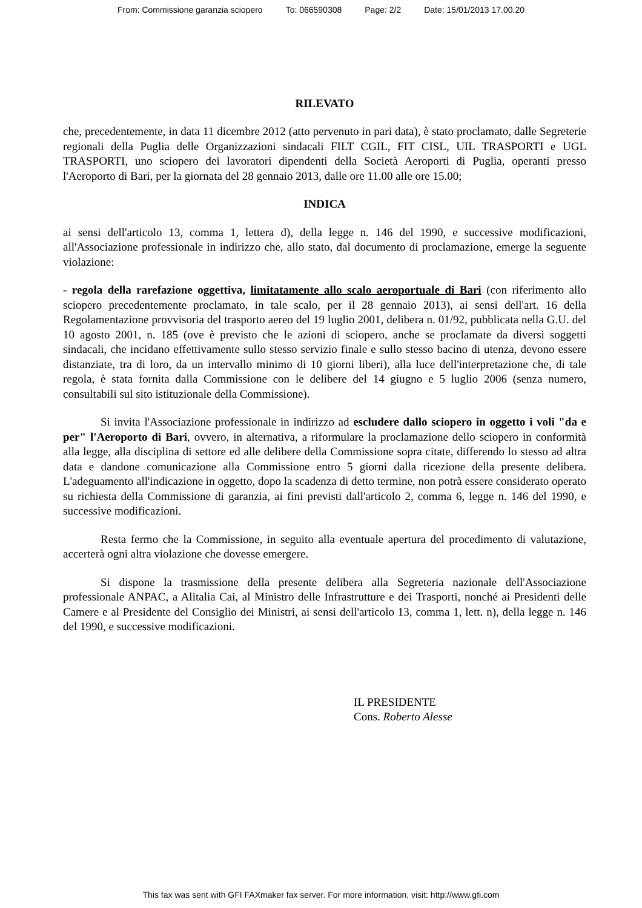From: Commissione garanzia sciopero To: 066590308 Page: 2/2 Date: 15/01/2013 17.00.20
RILEVATO
che, precedentemente, in data 11 dicembre 2012 (atto pervenuto in pari data), è stato proclamato, dalle Segreterie regionali della Puglia delle Organizzazioni sindacali FILT CGIL, FIT CISL, UIL TRASPORTI e UGL TRASPORTI, uno sciopero dei lavoratori dipendenti della Società Aeroporti di Puglia, operanti presso l'Aeroporto di Bari, per la giornata del 28 gennaio 2013, dalle ore 11.00 alle ore 15.00;
INDICA
ai sensi dell'articolo 13, comma 1, lettera d), della legge n. 146 del 1990, e successive modificazioni, all'Associazione professionale in indirizzo che, allo stato, dal documento di proclamazione, emerge la seguente violazione:
- regola della rarefazione oggettiva, limitatamente allo scalo aeroportuale di Bari (con riferimento allo sciopero precedentemente proclamato, in tale scalo, per il 28 gennaio 2013), ai sensi dell'art. 16 della Regolamentazione provvisoria del trasporto aereo del 19 luglio 2001, delibera n. 01/92, pubblicata nella G.U. del 10 agosto 2001, n. 185 (ove è previsto che le azioni di sciopero, anche se proclamate da diversi soggetti sindacali, che incidano effettivamente sullo stesso servizio finale e sullo stesso bacino di utenza, devono essere distanziate, tra di loro, da un intervallo minimo di 10 giorni liberi), alla luce dell'interpretazione che, di tale regola, è stata fornita dalla Commissione con le delibere del 14 giugno e 5 luglio 2006 (senza numero, consultabili sul sito istituzionale della Commissione).
Si invita l'Associazione professionale in indirizzo ad escludere dallo sciopero in oggetto i voli "da e per" l'Aeroporto di Bari, ovvero, in alternativa, a riformulare la proclamazione dello sciopero in conformità alla legge, alla disciplina di settore ed alle delibere della Commissione sopra citate, differendo lo stesso ad altra data e dandone comunicazione alla Commissione entro 5 giorni dalla ricezione della presente delibera. L'adeguamento all'indicazione in oggetto, dopo la scadenza di detto termine, non potrà essere considerato operato su richiesta della Commissione di garanzia, ai fini previsti dall'articolo 2, comma 6, legge n. 146 del 1990, e successive modificazioni.
Resta fermo che la Commissione, in seguito alla eventuale apertura del procedimento di valutazione, accerterà ogni altra violazione che dovesse emergere.
Si dispone la trasmissione della presente delibera alla Segreteria nazionale dell'Associazione professionale ANPAC, a Alitalia Cai, al Ministro delle Infrastrutture e dei Trasporti, nonché ai Presidenti delle Camere e al Presidente del Consiglio dei Ministri, ai sensi dell'articolo 13, comma 1, lett. n), della legge n. 146 del 1990, e successive modificazioni.
IL PRESIDENTE
Cons. Roberto Alesse
This fax was sent with GFI FAXmaker fax server. For more information, visit: http://www.gfi.com